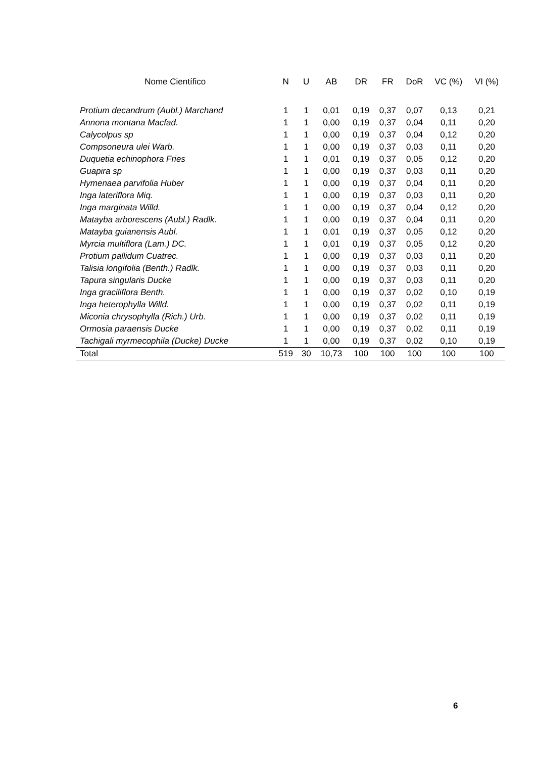| Nome Científico | N | U | AB | DR | FR | DoR | VC (%) | VI (%) |
| --- | --- | --- | --- | --- | --- | --- | --- | --- |
| Protium decandrum (Aubl.) Marchand | 1 | 1 | 0,01 | 0,19 | 0,37 | 0,07 | 0,13 | 0,21 |
| Annona montana Macfad. | 1 | 1 | 0,00 | 0,19 | 0,37 | 0,04 | 0,11 | 0,20 |
| Calycolpus sp | 1 | 1 | 0,00 | 0,19 | 0,37 | 0,04 | 0,12 | 0,20 |
| Compsoneura ulei Warb. | 1 | 1 | 0,00 | 0,19 | 0,37 | 0,03 | 0,11 | 0,20 |
| Duquetia echinophora Fries | 1 | 1 | 0,01 | 0,19 | 0,37 | 0,05 | 0,12 | 0,20 |
| Guapira sp | 1 | 1 | 0,00 | 0,19 | 0,37 | 0,03 | 0,11 | 0,20 |
| Hymenaea parvifolia Huber | 1 | 1 | 0,00 | 0,19 | 0,37 | 0,04 | 0,11 | 0,20 |
| Inga lateriflora Miq. | 1 | 1 | 0,00 | 0,19 | 0,37 | 0,03 | 0,11 | 0,20 |
| Inga marginata Willd. | 1 | 1 | 0,00 | 0,19 | 0,37 | 0,04 | 0,12 | 0,20 |
| Matayba arborescens (Aubl.) Radlk. | 1 | 1 | 0,00 | 0,19 | 0,37 | 0,04 | 0,11 | 0,20 |
| Matayba guianensis Aubl. | 1 | 1 | 0,01 | 0,19 | 0,37 | 0,05 | 0,12 | 0,20 |
| Myrcia multiflora (Lam.) DC. | 1 | 1 | 0,01 | 0,19 | 0,37 | 0,05 | 0,12 | 0,20 |
| Protium pallidum Cuatrec. | 1 | 1 | 0,00 | 0,19 | 0,37 | 0,03 | 0,11 | 0,20 |
| Talisia longifolia (Benth.) Radlk. | 1 | 1 | 0,00 | 0,19 | 0,37 | 0,03 | 0,11 | 0,20 |
| Tapura singularis Ducke | 1 | 1 | 0,00 | 0,19 | 0,37 | 0,03 | 0,11 | 0,20 |
| Inga graciliflora Benth. | 1 | 1 | 0,00 | 0,19 | 0,37 | 0,02 | 0,10 | 0,19 |
| Inga heterophylla Willd. | 1 | 1 | 0,00 | 0,19 | 0,37 | 0,02 | 0,11 | 0,19 |
| Miconia chrysophylla (Rich.) Urb. | 1 | 1 | 0,00 | 0,19 | 0,37 | 0,02 | 0,11 | 0,19 |
| Ormosia paraensis Ducke | 1 | 1 | 0,00 | 0,19 | 0,37 | 0,02 | 0,11 | 0,19 |
| Tachigali myrmecophila (Ducke) Ducke | 1 | 1 | 0,00 | 0,19 | 0,37 | 0,02 | 0,10 | 0,19 |
| Total | 519 | 30 | 10,73 | 100 | 100 | 100 | 100 | 100 |
6